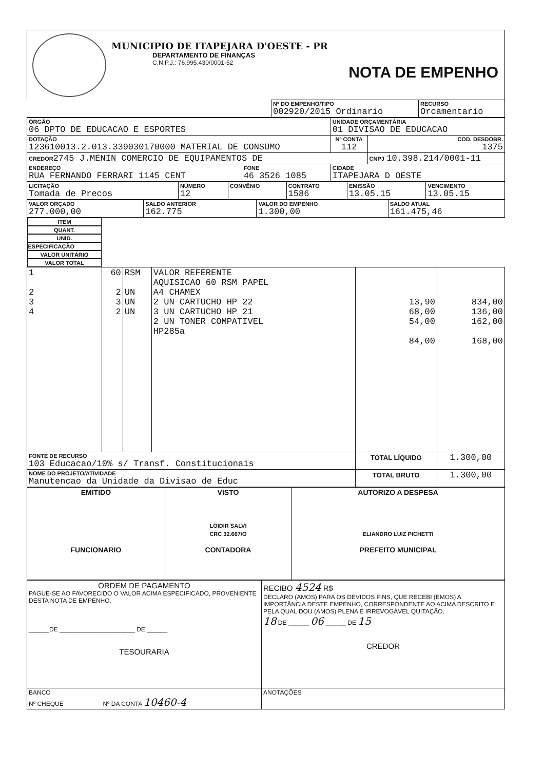MUNICIPIO DE ITAPEJARA D'OESTE - PR
DEPARTAMENTO DE FINANÇAS
C.N.P.J.: 76.995.430/0001-52
NOTA DE EMPENHO
| | Nº DO EMPENHO/TIPO 002920/2015 Ordinario | RECURSO Orcamentario |
| ÓRGÃO 06 DPTO DE EDUCACAO E ESPORTES | | UNIDADE ORÇAMENTÁRIA 01 DIVISAO DE EDUCACAO | |
| DOTAÇÃO 123610013.2.013.339030170000 MATERIAL DE CONSUMO | | Nº CONTA 112 | COD. DESDOBR. 1375 |
| CREDOR 2745 J.MENIN COMERCIO DE EQUIPAMENTOS DE | | | CNPJ 10.398.214/0001-11 |
| ENDEREÇO RUA FERNANDO FERRARI 1145 CENT | FONE 46 3526 1085 | CIDADE ITAPEJARA D OESTE | |
| LICITAÇÃO Tomada de Precos | NÚMERO 12 | CONVÊNIO | CONTRATO 1586 | EMISSÃO 13.05.15 | VENCIMENTO 13.05.15 |
| VALOR ORÇADO 277.000,00 | SALDO ANTERIOR 162.775 | VALOR DO EMPENHO 1.300,00 | SALDO ATUAL 161.475,46 |
| ITEM | QUANT. | UNID. | ESPECIFICAÇÃO | VALOR UNITÁRIO | VALOR TOTAL |
| --- | --- | --- | --- | --- | --- |
| 1 2 3 4 | 60 2 3 2 | RSM UN UN UN | VALOR REFERENTE AQUISICAO 60 RSM PAPEL A4 CHAMEX 2 UN CARTUCHO HP 22 3 UN CARTUCHO HP 21 2 UN TONER COMPATIVEL HP285a | 13,90 68,00 54,00 84,00 | 834,00 136,00 162,00 168,00 |
| FONTE DE RECURSO 103 Educacao/10% s/ Transf. Constitucionais | | | | TOTAL LÍQUIDO | 1.300,00 |
| NOME DO PROJETO/ATIVIDADE Manutencao da Unidade da Divisao de Educ | | | | TOTAL BRUTO | 1.300,00 |
| EMITIDO FUNCIONARIO | VISTO LOIDIR SALVI CRC 32.667/O CONTADORA | AUTORIZO A DESPESA ELIANDRO LUIZ PICHETTI PREFEITO MUNICIPAL |
| ORDEM DE PAGAMENTO PAGUE-SE AO FAVORECIDO O VALOR ACIMA ESPECIFICADO, PROVENIENTE DESTA NOTA DE EMPENHO. ______DE ______________________ DE ______ TESOURARIA | RECIBO 4524 R$ DECLARO (AMOS) PARA OS DEVIDOS FINS, QUE RECEBI (EMOS) A IMPORTÂNCIA DESTE EMPENHO, CORRESPONDENTE AO ACIMA DESCRITO E PELA QUAL DOU (AMOS) PLENA E IRREVOGÁVEL QUITAÇÃO. 18 DE ______ 06 ______ DE 15 CREDOR |
| BANCO Nº CHEQUE Nº DA CONTA 10460-4 | ANOTAÇÕES |